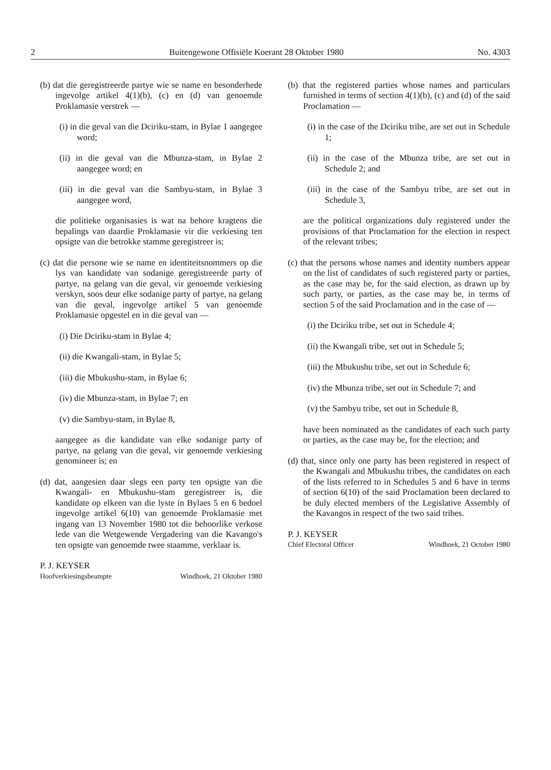2 Buitengewone Offisiële Koerant 28 Oktober 1980 No. 4303
(b) dat die geregistreerde partye wie se name en besonderhede ingevolge artikel 4(1)(b), (c) en (d) van genoemde Proklamasie verstrek —
(i) in die geval van die Dciriku-stam, in Bylae 1 aangegee word;
(ii) in die geval van die Mbunza-stam, in Bylae 2 aangegee word; en
(iii) in die geval van die Sambyu-stam, in Bylae 3 aangegee word,
die politieke organisasies is wat na behore kragtens die bepalings van daardie Proklamasie vir die verkiesing ten opsigte van die betrokke stamme geregistreer is;
(c) dat die persone wie se name en identiteitsnommers op die lys van kandidate van sodanige geregistreerde party of partye, na gelang van die geval, vir genoemde verkiesing verskyn, soos deur elke sodanige party of partye, na gelang van die geval, ingevolge artikel 5 van genoemde Proklamasie opgestel en in die geval van —
(i) Die Dciriku-stam in Bylae 4;
(ii) die Kwangali-stam, in Bylae 5;
(iii) die Mbukushu-stam, in Bylae 6;
(iv) die Mbunza-stam, in Bylae 7; en
(v) die Sambyu-stam, in Bylae 8,
aangegee as die kandidate van elke sodanige party of partye, na gelang van die geval, vir genoemde verkiesing genomineer is; en
(d) dat, aangesien daar slegs een party ten opsigte van die Kwangali- en Mbukushu-stam geregistreer is, die kandidate op elkeen van die lyste in Bylaes 5 en 6 bedoel ingevolge artikel 6(10) van genoemde Proklamasie met ingang van 13 November 1980 tot die behoorlike verkose lede van die Wetgewende Vergadering van die Kavango's ten opsigte van genoemde twee staamme, verklaar is.
P. J. KEYSER
Hoofverkiesingsbeampte Windhoek, 21 Oktober 1980
(b) that the registered parties whose names and particulars furnished in terms of section 4(1)(b), (c) and (d) of the said Proclamation —
(i) in the case of the Dciriku tribe, are set out in Schedule 1;
(ii) in the case of the Mbunza tribe, are set out in Schedule 2; and
(iii) in the case of the Sambyu tribe, are set out in Schedule 3,
are the political organizations duly registered under the provisions of that Proclamation for the election in respect of the relevant tribes;
(c) that the persons whose names and identity numbers appear on the list of candidates of such registered party or parties, as the case may be, for the said election, as drawn up by such party, or parties, as the case may be, in terms of section 5 of the said Proclamation and in the case of —
(i) the Dciriku tribe, set out in Schedule 4;
(ii) the Kwangali tribe, set out in Schedule 5;
(iii) the Mbukushu tribe, set out in Schedule 6;
(iv) the Mbunza tribe, set out in Schedule 7; and
(v) the Sambyu tribe, set out in Schedule 8,
have been nominated as the candidates of each such party or parties, as the case may be, for the election; and
(d) that, since only one party has been registered in respect of the Kwangali and Mbukushu tribes, the candidates on each of the lists referred to in Schedules 5 and 6 have in terms of section 6(10) of the said Proclamation been declared to be duly elected members of the Legislative Assembly of the Kavangos in respect of the two said tribes.
P. J. KEYSER
Chief Electoral Officer Windhoek, 21 October 1980